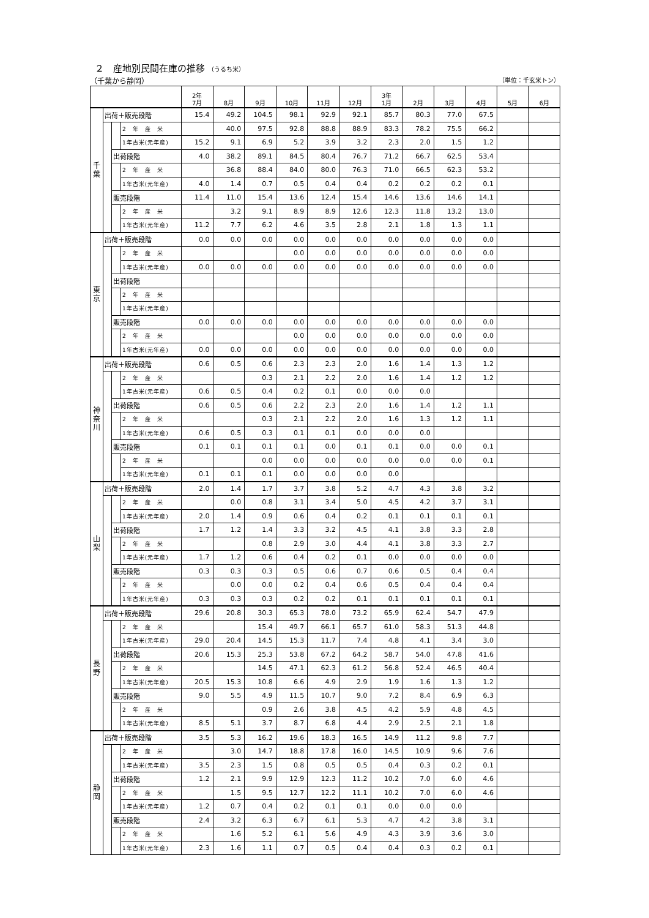２　産地別民間在庫の推移 （うるち米）
（千葉から静岡） （単位：千玄米トン）
| | | | | 2年 7月 | 8月 | 9月 | 10月 | 11月 | 12月 | 3年 1月 | 2月 | 3月 | 4月 | 5月 | 6月 |
| --- | --- | --- | --- | --- | --- | --- | --- | --- | --- | --- | --- | --- | --- | --- | --- |
| 千 葉 | 出荷＋販売段階 | | | 15.4 | 49.2 | 104.5 | 98.1 | 92.9 | 92.1 | 85.7 | 80.3 | 77.0 | 67.5 | | |
| | | | 2 年 産 米 | | 40.0 | 97.5 | 92.8 | 88.8 | 88.9 | 83.3 | 78.2 | 75.5 | 66.2 | | |
| | | | 1年古米(元年産) | 15.2 | 9.1 | 6.9 | 5.2 | 3.9 | 3.2 | 2.3 | 2.0 | 1.5 | 1.2 | | |
| | | 出荷段階 | | 4.0 | 38.2 | 89.1 | 84.5 | 80.4 | 76.7 | 71.2 | 66.7 | 62.5 | 53.4 | | |
| | | | 2 年 産 米 | | 36.8 | 88.4 | 84.0 | 80.0 | 76.3 | 71.0 | 66.5 | 62.3 | 53.2 | | |
| | | | 1年古米(元年産) | 4.0 | 1.4 | 0.7 | 0.5 | 0.4 | 0.4 | 0.2 | 0.2 | 0.2 | 0.1 | | |
| | | 販売段階 | | 11.4 | 11.0 | 15.4 | 13.6 | 12.4 | 15.4 | 14.6 | 13.6 | 14.6 | 14.1 | | |
| | | | 2 年 産 米 | | 3.2 | 9.1 | 8.9 | 8.9 | 12.6 | 12.3 | 11.8 | 13.2 | 13.0 | | |
| | | | 1年古米(元年産) | 11.2 | 7.7 | 6.2 | 4.6 | 3.5 | 2.8 | 2.1 | 1.8 | 1.3 | 1.1 | | |
| 東 京 | 出荷＋販売段階 | | | 0.0 | 0.0 | 0.0 | 0.0 | 0.0 | 0.0 | 0.0 | 0.0 | 0.0 | 0.0 | | |
| | | | 2 年 産 米 | | | | 0.0 | 0.0 | 0.0 | 0.0 | 0.0 | 0.0 | 0.0 | | |
| | | | 1年古米(元年産) | 0.0 | 0.0 | 0.0 | 0.0 | 0.0 | 0.0 | 0.0 | 0.0 | 0.0 | 0.0 | | |
| | | 出荷段階 | | | | | | | | | | | | | |
| | | | 2 年 産 米 | | | | | | | | | | | | |
| | | | 1年古米(元年産) | | | | | | | | | | | | |
| | | 販売段階 | | 0.0 | 0.0 | 0.0 | 0.0 | 0.0 | 0.0 | 0.0 | 0.0 | 0.0 | 0.0 | | |
| | | | 2 年 産 米 | | | | 0.0 | 0.0 | 0.0 | 0.0 | 0.0 | 0.0 | 0.0 | | |
| | | | 1年古米(元年産) | 0.0 | 0.0 | 0.0 | 0.0 | 0.0 | 0.0 | 0.0 | 0.0 | 0.0 | 0.0 | | |
| 神 奈 川 | 出荷＋販売段階 | | | 0.6 | 0.5 | 0.6 | 2.3 | 2.3 | 2.0 | 1.6 | 1.4 | 1.3 | 1.2 | | |
| | | | 2 年 産 米 | | | 0.3 | 2.1 | 2.2 | 2.0 | 1.6 | 1.4 | 1.2 | 1.2 | | |
| | | | 1年古米(元年産) | 0.6 | 0.5 | 0.4 | 0.2 | 0.1 | 0.0 | 0.0 | 0.0 | | | | |
| | | 出荷段階 | | 0.6 | 0.5 | 0.6 | 2.2 | 2.3 | 2.0 | 1.6 | 1.4 | 1.2 | 1.1 | | |
| | | | 2 年 産 米 | | | 0.3 | 2.1 | 2.2 | 2.0 | 1.6 | 1.3 | 1.2 | 1.1 | | |
| | | | 1年古米(元年産) | 0.6 | 0.5 | 0.3 | 0.1 | 0.1 | 0.0 | 0.0 | 0.0 | | | | |
| | | 販売段階 | | 0.1 | 0.1 | 0.1 | 0.1 | 0.0 | 0.1 | 0.1 | 0.0 | 0.0 | 0.1 | | |
| | | | 2 年 産 米 | | | 0.0 | 0.0 | 0.0 | 0.0 | 0.0 | 0.0 | 0.0 | 0.1 | | |
| | | | 1年古米(元年産) | 0.1 | 0.1 | 0.1 | 0.0 | 0.0 | 0.0 | 0.0 | | | | | |
| 山 梨 | 出荷＋販売段階 | | | 2.0 | 1.4 | 1.7 | 3.7 | 3.8 | 5.2 | 4.7 | 4.3 | 3.8 | 3.2 | | |
| | | | 2 年 産 米 | | 0.0 | 0.8 | 3.1 | 3.4 | 5.0 | 4.5 | 4.2 | 3.7 | 3.1 | | |
| | | | 1年古米(元年産) | 2.0 | 1.4 | 0.9 | 0.6 | 0.4 | 0.2 | 0.1 | 0.1 | 0.1 | 0.1 | | |
| | | 出荷段階 | | 1.7 | 1.2 | 1.4 | 3.3 | 3.2 | 4.5 | 4.1 | 3.8 | 3.3 | 2.8 | | |
| | | | 2 年 産 米 | | | 0.8 | 2.9 | 3.0 | 4.4 | 4.1 | 3.8 | 3.3 | 2.7 | | |
| | | | 1年古米(元年産) | 1.7 | 1.2 | 0.6 | 0.4 | 0.2 | 0.1 | 0.0 | 0.0 | 0.0 | 0.0 | | |
| | | 販売段階 | | 0.3 | 0.3 | 0.3 | 0.5 | 0.6 | 0.7 | 0.6 | 0.5 | 0.4 | 0.4 | | |
| | | | 2 年 産 米 | | 0.0 | 0.0 | 0.2 | 0.4 | 0.6 | 0.5 | 0.4 | 0.4 | 0.4 | | |
| | | | 1年古米(元年産) | 0.3 | 0.3 | 0.3 | 0.2 | 0.2 | 0.1 | 0.1 | 0.1 | 0.1 | 0.1 | | |
| 長 野 | 出荷＋販売段階 | | | 29.6 | 20.8 | 30.3 | 65.3 | 78.0 | 73.2 | 65.9 | 62.4 | 54.7 | 47.9 | | |
| | | | 2 年 産 米 | | | 15.4 | 49.7 | 66.1 | 65.7 | 61.0 | 58.3 | 51.3 | 44.8 | | |
| | | | 1年古米(元年産) | 29.0 | 20.4 | 14.5 | 15.3 | 11.7 | 7.4 | 4.8 | 4.1 | 3.4 | 3.0 | | |
| | | 出荷段階 | | 20.6 | 15.3 | 25.3 | 53.8 | 67.2 | 64.2 | 58.7 | 54.0 | 47.8 | 41.6 | | |
| | | | 2 年 産 米 | | | 14.5 | 47.1 | 62.3 | 61.2 | 56.8 | 52.4 | 46.5 | 40.4 | | |
| | | | 1年古米(元年産) | 20.5 | 15.3 | 10.8 | 6.6 | 4.9 | 2.9 | 1.9 | 1.6 | 1.3 | 1.2 | | |
| | | 販売段階 | | 9.0 | 5.5 | 4.9 | 11.5 | 10.7 | 9.0 | 7.2 | 8.4 | 6.9 | 6.3 | | |
| | | | 2 年 産 米 | | | 0.9 | 2.6 | 3.8 | 4.5 | 4.2 | 5.9 | 4.8 | 4.5 | | |
| | | | 1年古米(元年産) | 8.5 | 5.1 | 3.7 | 8.7 | 6.8 | 4.4 | 2.9 | 2.5 | 2.1 | 1.8 | | |
| 静 岡 | 出荷＋販売段階 | | | 3.5 | 5.3 | 16.2 | 19.6 | 18.3 | 16.5 | 14.9 | 11.2 | 9.8 | 7.7 | | |
| | | | 2 年 産 米 | | 3.0 | 14.7 | 18.8 | 17.8 | 16.0 | 14.5 | 10.9 | 9.6 | 7.6 | | |
| | | | 1年古米(元年産) | 3.5 | 2.3 | 1.5 | 0.8 | 0.5 | 0.5 | 0.4 | 0.3 | 0.2 | 0.1 | | |
| | | 出荷段階 | | 1.2 | 2.1 | 9.9 | 12.9 | 12.3 | 11.2 | 10.2 | 7.0 | 6.0 | 4.6 | | |
| | | | 2 年 産 米 | | 1.5 | 9.5 | 12.7 | 12.2 | 11.1 | 10.2 | 7.0 | 6.0 | 4.6 | | |
| | | | 1年古米(元年産) | 1.2 | 0.7 | 0.4 | 0.2 | 0.1 | 0.1 | 0.0 | 0.0 | 0.0 | | | |
| | | 販売段階 | | 2.4 | 3.2 | 6.3 | 6.7 | 6.1 | 5.3 | 4.7 | 4.2 | 3.8 | 3.1 | | |
| | | | 2 年 産 米 | | 1.6 | 5.2 | 6.1 | 5.6 | 4.9 | 4.3 | 3.9 | 3.6 | 3.0 | | |
| | | | 1年古米(元年産) | 2.3 | 1.6 | 1.1 | 0.7 | 0.5 | 0.4 | 0.4 | 0.3 | 0.2 | 0.1 | | |